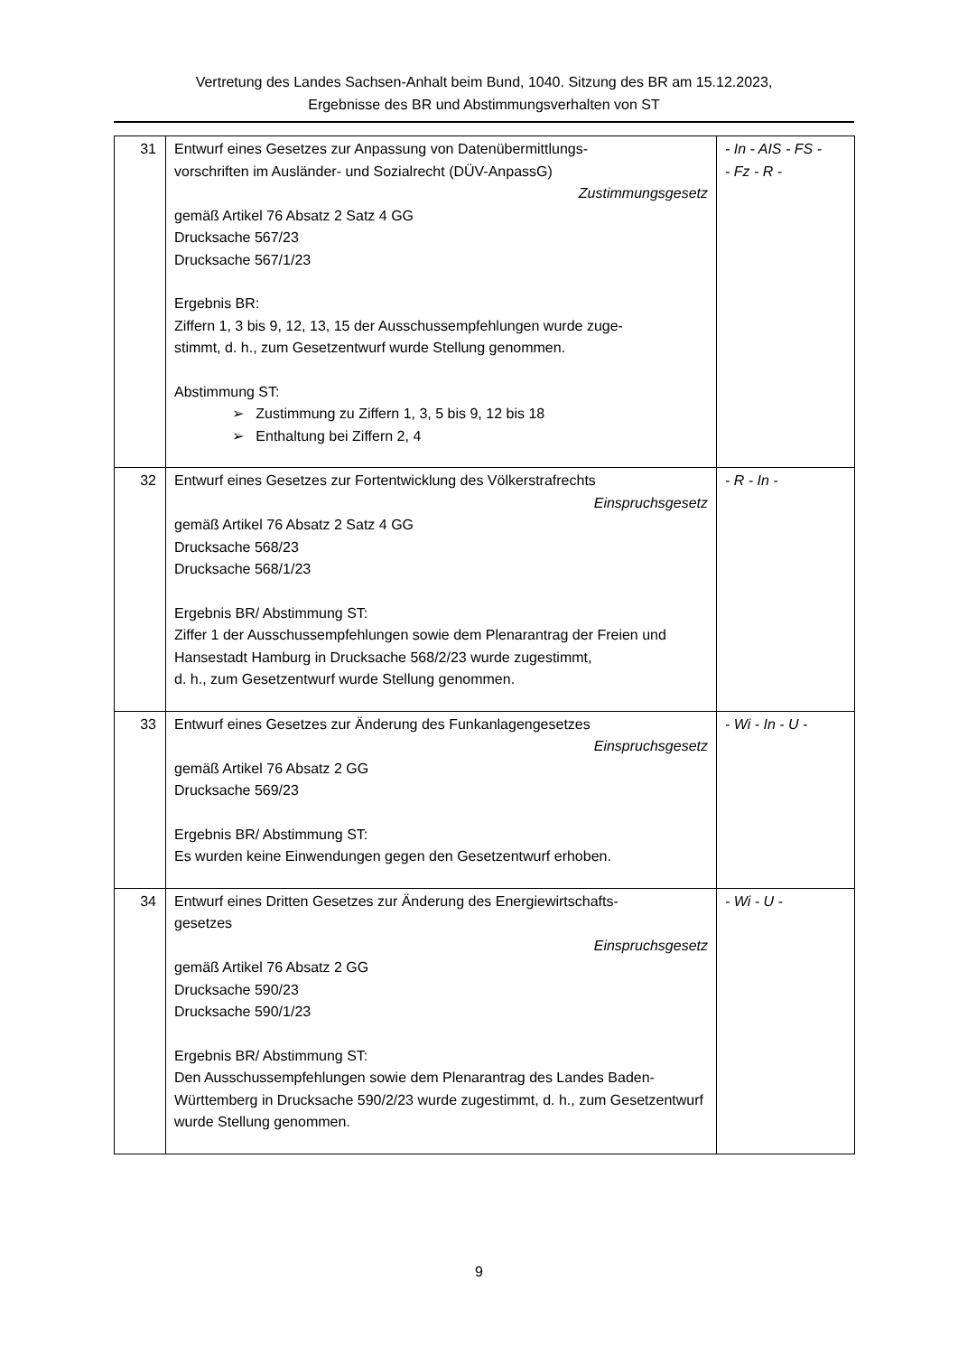Vertretung des Landes Sachsen-Anhalt beim Bund, 1040. Sitzung des BR am 15.12.2023,
Ergebnisse des BR und Abstimmungsverhalten von ST
| 31 | Entwurf eines Gesetzes zur Anpassung von Datenübermittlungs- vorschriften im Ausländer- und Sozialrecht (DÜV-AnpassG) Zustimmungsgesetz gemäß Artikel 76 Absatz 2 Satz 4 GG Drucksache 567/23 Drucksache 567/1/23 Ergebnis BR: Ziffern 1, 3 bis 9, 12, 13, 15 der Ausschussempfehlungen wurde zuge- stimmt, d. h., zum Gesetzentwurf wurde Stellung genommen. Abstimmung ST: ➢ Zustimmung zu Ziffern 1, 3, 5 bis 9, 12 bis 18 ➢ Enthaltung bei Ziffern 2, 4 | - In - AIS - FS - - Fz - R - |
| 32 | Entwurf eines Gesetzes zur Fortentwicklung des Völkerstrafrechts Einspruchsgesetz gemäß Artikel 76 Absatz 2 Satz 4 GG Drucksache 568/23 Drucksache 568/1/23 Ergebnis BR/ Abstimmung ST: Ziffer 1 der Ausschussempfehlungen sowie dem Plenarantrag der Freien und Hansestadt Hamburg in Drucksache 568/2/23 wurde zugestimmt, d. h., zum Gesetzentwurf wurde Stellung genommen. | - R - In - |
| 33 | Entwurf eines Gesetzes zur Änderung des Funkanlagengesetzes Einspruchsgesetz gemäß Artikel 76 Absatz 2 GG Drucksache 569/23 Ergebnis BR/ Abstimmung ST: Es wurden keine Einwendungen gegen den Gesetzentwurf erhoben. | - Wi - In - U - |
| 34 | Entwurf eines Dritten Gesetzes zur Änderung des Energiewirtschafts- gesetzes Einspruchsgesetz gemäß Artikel 76 Absatz 2 GG Drucksache 590/23 Drucksache 590/1/23 Ergebnis BR/ Abstimmung ST: Den Ausschussempfehlungen sowie dem Plenarantrag des Landes Baden-Württemberg in Drucksache 590/2/23 wurde zugestimmt, d. h., zum Gesetzentwurf wurde Stellung genommen. | - Wi - U - |
9